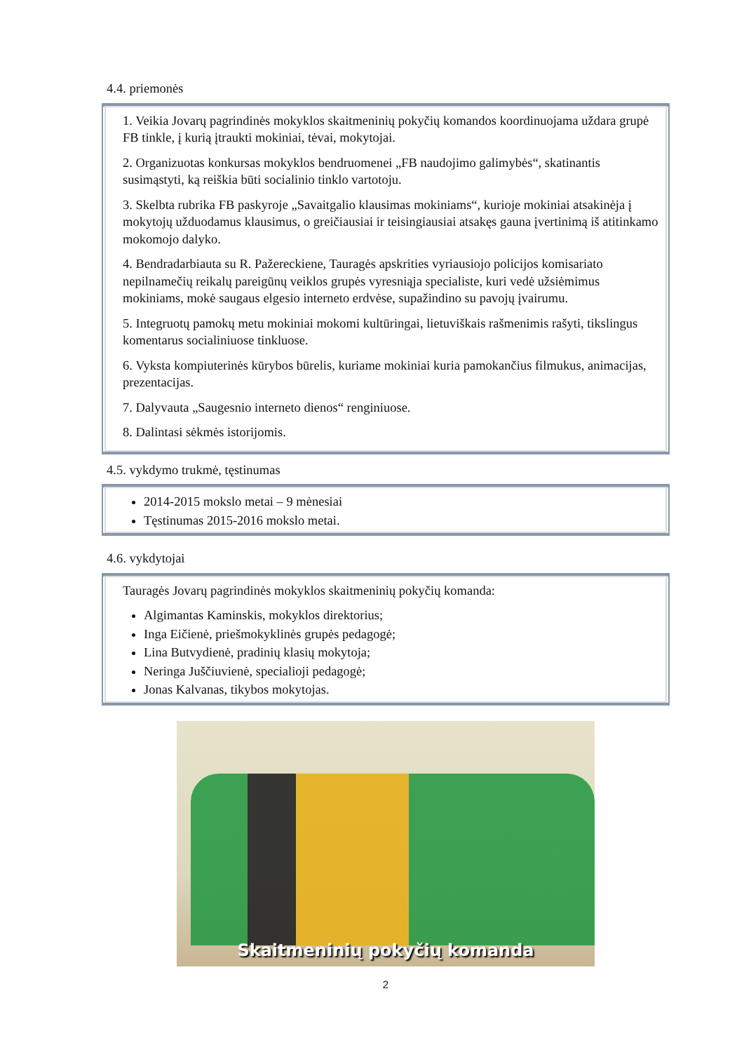4.4. priemonės
1. Veikia Jovarų pagrindinės mokyklos skaitmeninių pokyčių komandos koordinuojama uždara grupė FB tinkle, į kurią įtraukti mokiniai, tėvai, mokytojai.
2. Organizuotas konkursas mokyklos bendruomenei „FB naudojimo galimybės“, skatinantis susimąstyti, ką reiškia būti socialinio tinklo vartotoju.
3. Skelbta rubrika FB paskyroje „Savaitgalio klausimas mokiniams“, kurioje mokiniai atsakinėja į mokytojų užduodamus klausimus, o greičiausiai ir teisingiausiai atsakęs gauna įvertinimą iš atitinkamo mokomojo dalyko.
4. Bendradarbiauta su R. Pažereckiene, Tauragės apskrities vyriausiojo policijos komisariato nepilnamečių reikalų pareigūnų veiklos grupės vyresniąja specialiste, kuri vedė užsiėmimus mokiniams, mokė saugaus elgesio interneto erdvėse, supažindino su pavojų įvairumu.
5. Integruotų pamokų metu mokiniai mokomi kultūringai, lietuviškais rašmenimis rašyti, tikslingus komentarus socialiniuose tinkluose.
6. Vyksta kompiuterinės kūrybos būrelis, kuriame mokiniai kuria pamokančius filmukus, animacijas, prezentacijas.
7. Dalyvauta „Saugesnio interneto dienos“ renginiuose.
8. Dalintasi sėkmės istorijomis.
4.5. vykdymo trukmė, tęstinumas
2014-2015 mokslo metai – 9 mėnesiai
Tęstinumas 2015-2016 mokslo metai.
4.6. vykdytojai
Tauragės Jovarų pagrindinės mokyklos skaitmeninių pokyčių komanda:
Algimantas Kaminskis, mokyklos direktorius;
Inga Eičienė, priešmokyklinės grupės pedagogė;
Lina Butvydienė, pradinių klasių mokytoja;
Neringa Juščiuvienė, specialioji pedagogė;
Jonas Kalvanas, tikybos mokytojas.
Skaitmeninių pokyčių komanda
2